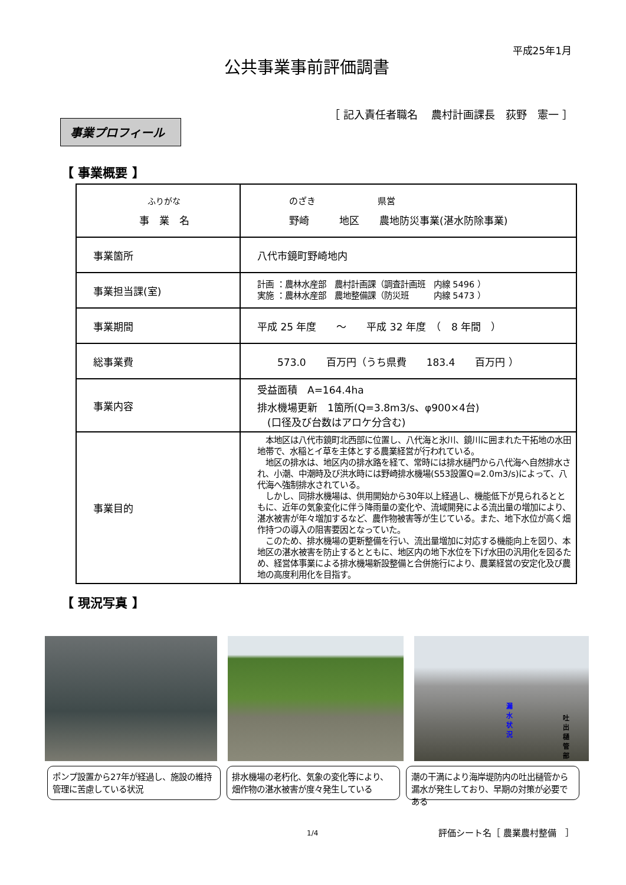平成25年1月
公共事業事前評価調書
［ 記入責任者職名　 農村計画課長　荻野　憲一 ］
事業プロフィール
【 事業概要 】
| ふりがな 事 業 名 | のざき 県営 野崎 地区 農地防災事業(湛水防除事業) |
| 事業箇所 | 八代市鏡町野崎地内 |
| 事業担当課(室) | 計画 ：農林水産部 農村計画課（調査計画班 内線 5496 ） 実施 ：農林水産部 農地整備課（防災班 内線 5473 ） |
| 事業期間 | 平成 25 年度 〜 平成 32 年度 （ 8 年間 ） |
| 総事業費 | 573.0 百万円（うち県費 183.4 百万円 ） |
| 事業内容 | 受益面積 A=164.4ha 排水機場更新 1箇所(Q=3.8m3/s、φ900×4台) (口径及び台数はアロケ分含む) |
| 事業目的 | 本地区は八代市鏡町北西部に位置し、八代海と氷川、鏡川に囲まれた干拓地の水田地帯で、水稲とイ草を主体とする農業経営が行われている。 地区の排水は、地区内の排水路を経て、常時には排水樋門から八代海へ自然排水され、小潮、中潮時及び洪水時には野崎排水機場(S53設置Q=2.0m3/s)によって、八代海へ強制排水されている。 しかし、同排水機場は、供用開始から30年以上経過し、機能低下が見られるとともに、近年の気象変化に伴う降雨量の変化や、流域開発による流出量の増加により、湛水被害が年々増加するなど、農作物被害等が生じている。また、地下水位が高く畑作持つの導入の阻害要因となっていた。 このため、排水機場の更新整備を行い、流出量増加に対応する機能向上を図り、本地区の湛水被害を防止するとともに、地区内の地下水位を下げ水田の汎用化を図るため、経営体事業による排水機場新設整備と合併施行により、農業経営の安定化及び農地の高度利用化を目指す。 |
【 現況写真 】
漏水状況
吐出樋管部
ポンプ設置から27年が経過し、施設の維持管理に苦慮している状況
排水機場の老朽化、気象の変化等により、畑作物の湛水被害が度々発生している
潮の干満により海岸堤防内の吐出樋管から漏水が発生しており、早期の対策が必要である
1/4 評価シート名［ 農業農村整備　］